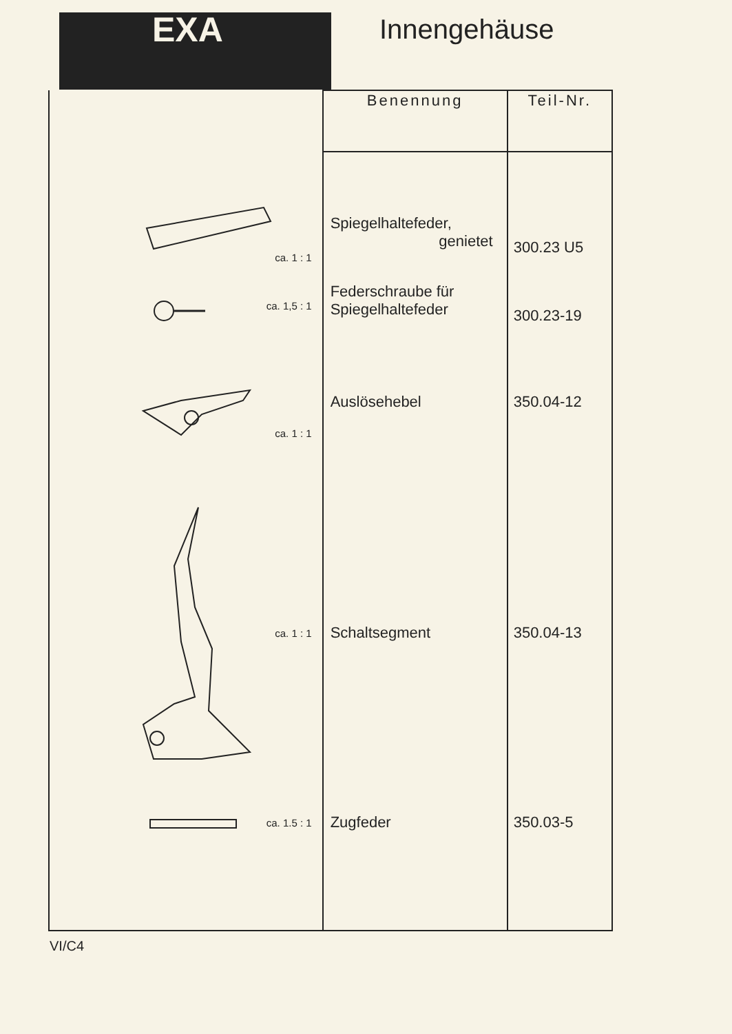EXA
Innengehäuse
| | Benennung | Teil-Nr. |
| --- | --- | --- |
| ca. 1 : 1 | Spiegelhaltefeder, genietet | 300.23 U5 |
| ca. 1,5 : 1 | Federschraube für Spiegelhaltefeder | 300.23-19 |
| ca. 1 : 1 | Auslösehebel | 350.04-12 |
| ca. 1 : 1 | Schaltsegment | 350.04-13 |
| ca. 1.5 : 1 | Zugfeder | 350.03-5 |
VI/C4